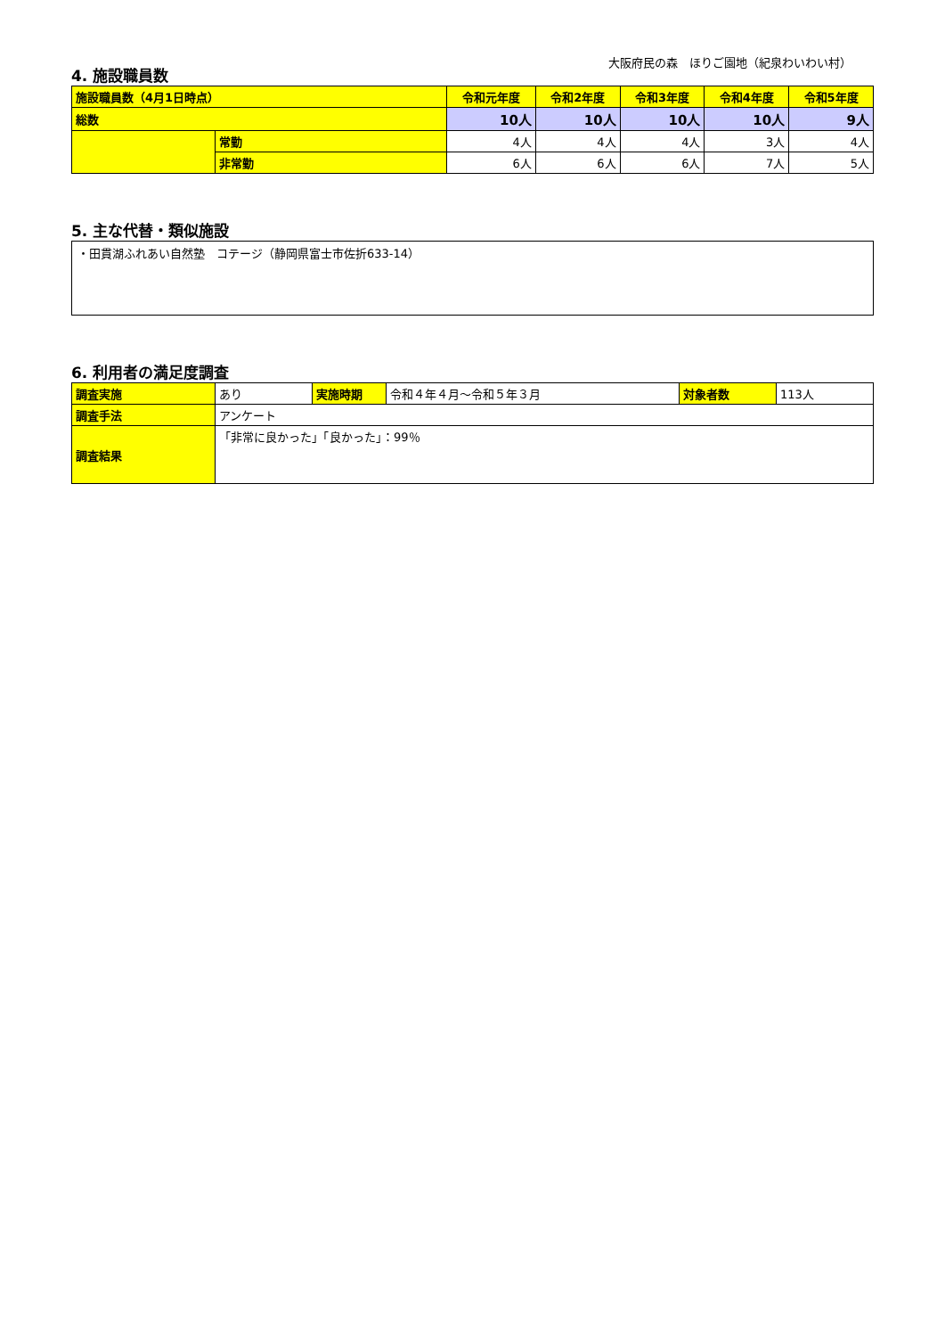大阪府民の森　ほりご園地（紀泉わいわい村）
4. 施設職員数
| 施設職員数（4月1日時点） | | 令和元年度 | 令和2年度 | 令和3年度 | 令和4年度 | 令和5年度 |
| --- | --- | --- | --- | --- | --- | --- |
| 総数 | | 10人 | 10人 | 10人 | 10人 | 9人 |
| | 常勤 | 4人 | 4人 | 4人 | 3人 | 4人 |
| | 非常勤 | 6人 | 6人 | 6人 | 7人 | 5人 |
5. 主な代替・類似施設
・田貫湖ふれあい自然塾　コテージ（静岡県富士市佐折633-14）
6. 利用者の満足度調査
| 調査実施 | あり | 実施時期 | 令和４年４月～令和５年３月 | 対象者数 | 113人 |
| 調査手法 | アンケート | | | | |
| 調査結果 | 「非常に良かった」「良かった」：99％ | | | | |